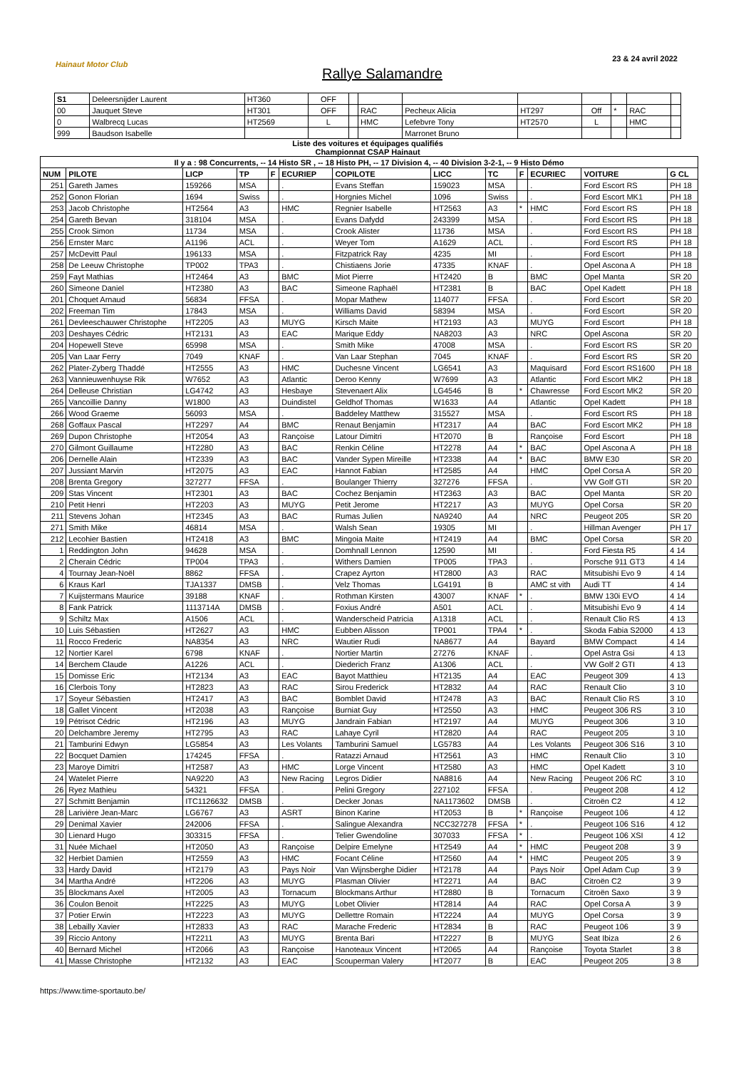Hainaut Motor Club
Rallye Salamandre
23 & 24 avril 2022
| S1 | Deleersnijder Laurent | HT360 | OFF | | | | | | | | |
| 00 | Jauquet Steve | HT301 | OFF | | RAC | Pecheux Alicia | HT297 | Off | * | RAC | |
| 0 | Walbrecq Lucas | HT2569 | L | | HMC | Lefebvre Tony | HT2570 | L | | HMC | |
| 999 | Baudson Isabelle | | | | | Marronet Bruno | | | | | |
Liste des voitures et équipages qualifiés
Championnat CSAP Hainaut
| Il y a : 98 Concurrents, -- 14 Histo SR , -- 18 Histo PH, -- 17 Division 4, -- 40 Division 3-2-1, -- 9 Histo Démo | | | | | | | | | | | | |
| --- | --- | --- | --- | --- | --- | --- | --- | --- | --- | --- | --- | --- |
| NUM | PILOTE | LICP | TP | F | ECURIEP | COPILOTE | LICC | TC | F | ECURIEC | VOITURE | G CL |
| 251 | Gareth James | 159266 | MSA | | . | Evans Steffan | 159023 | MSA | | . | Ford Escort RS | PH 18 |
| 252 | Gonon Florian | 1694 | Swiss | | . | Horgnies Michel | 1096 | Swiss | | . | Ford Escort MK1 | PH 18 |
| 253 | Jacob Christophe | HT2564 | A3 | | HMC | Regnier Isabelle | HT2563 | A3 | * | HMC | Ford Escort RS | PH 18 |
| 254 | Gareth Bevan | 318104 | MSA | | . | Evans Dafydd | 243399 | MSA | | . | Ford Escort RS | PH 18 |
| 255 | Crook Simon | 11734 | MSA | | . | Crook Alister | 11736 | MSA | | . | Ford Escort RS | PH 18 |
| 256 | Ernster Marc | A1196 | ACL | | . | Weyer Tom | A1629 | ACL | | . | Ford Escort RS | PH 18 |
| 257 | McDevitt Paul | 196133 | MSA | | . | Fitzpatrick Ray | 4235 | MI | | . | Ford Escort | PH 18 |
| 258 | De Leeuw Christophe | TP002 | TPA3 | | . | Chistiaens Jorie | 47335 | KNAF | | . | Opel Ascona A | PH 18 |
| 259 | Fayt Mathias | HT2464 | A3 | | BMC | Miot Pierre | HT2420 | B | | BMC | Opel Manta | SR 20 |
| 260 | Simeone Daniel | HT2380 | A3 | | BAC | Simeone Raphaël | HT2381 | B | | BAC | Opel Kadett | PH 18 |
| 201 | Choquet Arnaud | 56834 | FFSA | | . | Mopar Mathew | 114077 | FFSA | | . | Ford Escort | SR 20 |
| 202 | Freeman Tim | 17843 | MSA | | . | Williams David | 58394 | MSA | | . | Ford Escort | SR 20 |
| 261 | Devleeschauwer Christophe | HT2205 | A3 | | MUYG | Kirsch Maite | HT2193 | A3 | | MUYG | Ford Escort | PH 18 |
| 203 | Deshayes Cédric | HT2131 | A3 | | EAC | Marique Eddy | NA8203 | A3 | | NRC | Opel Ascona | SR 20 |
| 204 | Hopewell Steve | 65998 | MSA | | . | Smith Mike | 47008 | MSA | | . | Ford Escort RS | SR 20 |
| 205 | Van Laar Ferry | 7049 | KNAF | | . | Van Laar Stephan | 7045 | KNAF | | . | Ford Escort RS | SR 20 |
| 262 | Plater-Zyberg Thaddé | HT2555 | A3 | | HMC | Duchesne Vincent | LG6541 | A3 | | Maquisard | Ford Escort RS1600 | PH 18 |
| 263 | Vannieuwenhuyse Rik | W7652 | A3 | | Atlantic | Deroo Kenny | W7699 | A3 | | Atlantic | Ford Escort MK2 | PH 18 |
| 264 | Delleuse Christian | LG4742 | A3 | | Hesbaye | Stevenaert Alix | LG4546 | B | * | Chawresse | Ford Escort MK2 | SR 20 |
| 265 | Vancoillie Danny | W1800 | A3 | | Duindistel | Geldhof Thomas | W1633 | A4 | | Atlantic | Opel Kadett | PH 18 |
| 266 | Wood Graeme | 56093 | MSA | | . | Baddeley Matthew | 315527 | MSA | | . | Ford Escort RS | PH 18 |
| 268 | Goffaux Pascal | HT2297 | A4 | | BMC | Renaut Benjamin | HT2317 | A4 | | BAC | Ford Escort MK2 | PH 18 |
| 269 | Dupon Christophe | HT2054 | A3 | | Rançoise | Latour Dimitri | HT2070 | B | | Rançoise | Ford Escort | PH 18 |
| 270 | Gilmont Guillaume | HT2280 | A3 | | BAC | Renkin Céline | HT2278 | A4 | * | BAC | Opel Ascona A | PH 18 |
| 206 | Dernelle Alain | HT2339 | A3 | | BAC | Vander Sypen Mireille | HT2338 | A4 | * | BAC | BMW E30 | SR 20 |
| 207 | Jussiant Marvin | HT2075 | A3 | | EAC | Hannot Fabian | HT2585 | A4 | | HMC | Opel Corsa A | SR 20 |
| 208 | Brenta Gregory | 327277 | FFSA | | . | Boulanger Thierry | 327276 | FFSA | | . | VW Golf GTI | SR 20 |
| 209 | Stas Vincent | HT2301 | A3 | | BAC | Cochez Benjamin | HT2363 | A3 | | BAC | Opel Manta | SR 20 |
| 210 | Petit Henri | HT2203 | A3 | | MUYG | Petit Jerome | HT2217 | A3 | | MUYG | Opel Corsa | SR 20 |
| 211 | Stevens Johan | HT2345 | A3 | | BAC | Rumas Julien | NA9240 | A4 | | NRC | Peugeot 205 | SR 20 |
| 271 | Smith Mike | 46814 | MSA | | . | Walsh Sean | 19305 | MI | | . | Hillman Avenger | PH 17 |
| 212 | Lecohier Bastien | HT2418 | A3 | | BMC | Mingoia Maite | HT2419 | A4 | | BMC | Opel Corsa | SR 20 |
| 1 | Reddington John | 94628 | MSA | | . | Domhnall Lennon | 12590 | MI | | . | Ford Fiesta R5 | 4 14 |
| 2 | Cherain Cédric | TP004 | TPA3 | | . | Withers Damien | TP005 | TPA3 | | . | Porsche 911 GT3 | 4 14 |
| 4 | Tournay Jean-Noël | 8862 | FFSA | | . | Crapez Ayrton | HT2800 | A3 | | RAC | Mitsubishi Evo 9 | 4 14 |
| 6 | Kraus Karl | TJA1337 | DMSB | | . | Velz Thomas | LG4191 | B | | AMC st vith | Audi TT | 4 14 |
| 7 | Kuijstermans Maurice | 39188 | KNAF | | . | Rothman Kirsten | 43007 | KNAF | * | . | BMW 130i EVO | 4 14 |
| 8 | Fank Patrick | 1113714A | DMSB | | . | Foxius André | A501 | ACL | | . | Mitsubishi Evo 9 | 4 14 |
| 9 | Schiltz Max | A1506 | ACL | | . | Wanderscheid Patricia | A1318 | ACL | | . | Renault Clio RS | 4 13 |
| 10 | Luis Sébastien | HT2627 | A3 | | HMC | Eubben Alisson | TP001 | TPA4 | * | . | Skoda Fabia S2000 | 4 13 |
| 11 | Rocco Frederic | NA8354 | A3 | | NRC | Wautier Rudi | NA8677 | A4 | | Bayard | BMW Compact | 4 14 |
| 12 | Nortier Karel | 6798 | KNAF | | . | Nortier Martin | 27276 | KNAF | | . | Opel Astra Gsi | 4 13 |
| 14 | Berchem Claude | A1226 | ACL | | . | Diederich Franz | A1306 | ACL | | . | VW Golf 2 GTI | 4 13 |
| 15 | Domisse Eric | HT2134 | A3 | | EAC | Bayot Matthieu | HT2135 | A4 | | EAC | Peugeot 309 | 4 13 |
| 16 | Clerbois Tony | HT2823 | A3 | | RAC | Sirou Frederick | HT2832 | A4 | | RAC | Renault Clio | 3 10 |
| 17 | Soyeur Sébastien | HT2417 | A3 | | BAC | Bomblet David | HT2478 | A3 | | BAC | Renault Clio RS | 3 10 |
| 18 | Gallet Vincent | HT2038 | A3 | | Rançoise | Burniat Guy | HT2550 | A3 | | HMC | Peugeot 306 RS | 3 10 |
| 19 | Pétrisot Cédric | HT2196 | A3 | | MUYG | Jandrain Fabian | HT2197 | A4 | | MUYG | Peugeot 306 | 3 10 |
| 20 | Delchambre Jeremy | HT2795 | A3 | | RAC | Lahaye Cyril | HT2820 | A4 | | RAC | Peugeot 205 | 3 10 |
| 21 | Tamburini Edwyn | LG5854 | A3 | | Les Volants | Tamburini Samuel | LG5783 | A4 | | Les Volants | Peugeot 306 S16 | 3 10 |
| 22 | Bocquet Damien | 174245 | FFSA | | . | Ratazzi Arnaud | HT2561 | A3 | | HMC | Renault Clio | 3 10 |
| 23 | Maroye Dimitri | HT2587 | A3 | | HMC | Lorge Vincent | HT2580 | A3 | | HMC | Opel Kadett | 3 10 |
| 24 | Watelet Pierre | NA9220 | A3 | | New Racing | Legros Didier | NA8816 | A4 | | New Racing | Peugeot 206 RC | 3 10 |
| 26 | Ryez Mathieu | 54321 | FFSA | | . | Pelini Gregory | 227102 | FFSA | | . | Peugeot 208 | 4 12 |
| 27 | Schmitt Benjamin | ITC1126632 | DMSB | | . | Decker Jonas | NA1173602 | DMSB | | . | Citroën C2 | 4 12 |
| 28 | Larivière Jean-Marc | LG6767 | A3 | | ASRT | Binon Karine | HT2053 | B | * | Rançoise | Peugeot 106 | 4 12 |
| 29 | Denimal Xavier | 242006 | FFSA | | . | Salingue Alexandra | NCC327278 | FFSA | * | . | Peugeot 106 S16 | 4 12 |
| 30 | Lienard Hugo | 303315 | FFSA | | . | Telier Gwendoline | 307033 | FFSA | * | . | Peugeot 106 XSI | 4 12 |
| 31 | Nuée Michael | HT2050 | A3 | | Rançoise | Delpire Emelyne | HT2549 | A4 | * | HMC | Peugeot 208 | 3 9 |
| 32 | Herbiet Damien | HT2559 | A3 | | HMC | Focant Céline | HT2560 | A4 | * | HMC | Peugeot 205 | 3 9 |
| 33 | Hardy David | HT2179 | A3 | | Pays Noir | Van Wijnsberghe Didier | HT2178 | A4 | | Pays Noir | Opel Adam Cup | 3 9 |
| 34 | Martha André | HT2206 | A3 | | MUYG | Plasman Olivier | HT2271 | A4 | | BAC | Citroën C2 | 3 9 |
| 35 | Blockmans Axel | HT2005 | A3 | | Tornacum | Blockmans Arthur | HT2880 | B | | Tornacum | Citroën Saxo | 3 9 |
| 36 | Coulon Benoit | HT2225 | A3 | | MUYG | Lobet Olivier | HT2814 | A4 | | RAC | Opel Corsa A | 3 9 |
| 37 | Potier Erwin | HT2223 | A3 | | MUYG | Dellettre Romain | HT2224 | A4 | | MUYG | Opel Corsa | 3 9 |
| 38 | Lebailly Xavier | HT2833 | A3 | | RAC | Marache Frederic | HT2834 | B | | RAC | Peugeot 106 | 3 9 |
| 39 | Riccio Antony | HT2211 | A3 | | MUYG | Brenta Bari | HT2227 | B | | MUYG | Seat Ibiza | 2 6 |
| 40 | Bernard Michel | HT2066 | A3 | | Rançoise | Hanoteaux Vincent | HT2065 | A4 | | Rançoise | Toyota Starlet | 3 8 |
| 41 | Masse Christophe | HT2132 | A3 | | EAC | Scouperman Valery | HT2077 | B | | EAC | Peugeot 205 | 3 8 |
https://www.time-sportauto.be/